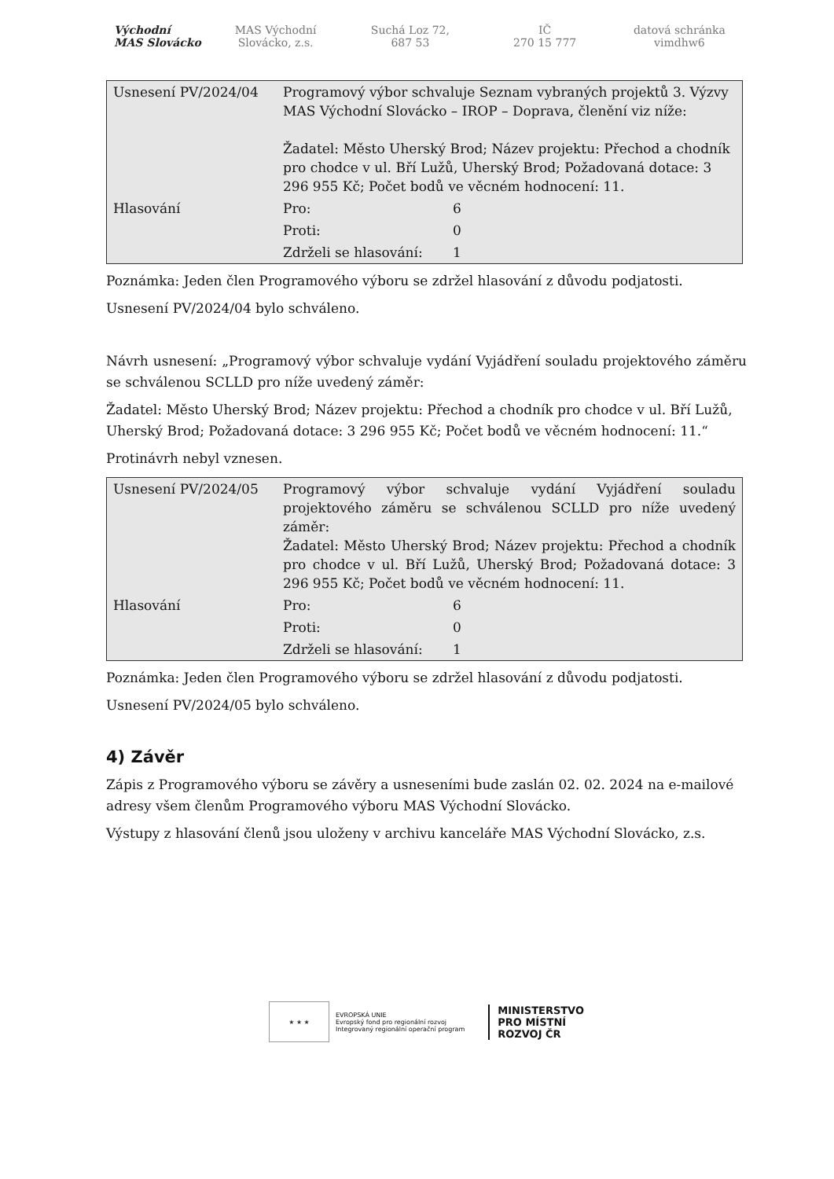Východní
MAS Slovácko
MAS Východní
Slovácko, z.s.
Suchá Loz 72,
687 53
IČ
270 15 777
datová schránka
vimdhw6
| Usnesení PV/2024/04 | Programový výbor schvaluje Seznam vybraných projektů 3. Výzvy MAS Východní Slovácko – IROP – Doprava, členění viz níže: Žadatel: Město Uherský Brod; Název projektu: Přechod a chodník pro chodce v ul. Bří Lužů, Uherský Brod; Požadovaná dotace: 3 296 955 Kč; Počet bodů ve věcném hodnocení: 11. | |
| Hlasování | Pro: | 6 |
| | Proti: | 0 |
| | Zdrželi se hlasování: | 1 |
Poznámka: Jeden člen Programového výboru se zdržel hlasování z důvodu podjatosti.
Usnesení PV/2024/04 bylo schváleno.
Návrh usnesení: „Programový výbor schvaluje vydání Vyjádření souladu projektového záměru se schválenou SCLLD pro níže uvedený záměr:
Žadatel: Město Uherský Brod; Název projektu: Přechod a chodník pro chodce v ul. Bří Lužů, Uherský Brod; Požadovaná dotace: 3 296 955 Kč; Počet bodů ve věcném hodnocení: 11.“
Protinávrh nebyl vznesen.
| Usnesení PV/2024/05 | Programový výbor schvaluje vydání Vyjádření souladu projektového záměru se schválenou SCLLD pro níže uvedený záměr: Žadatel: Město Uherský Brod; Název projektu: Přechod a chodník pro chodce v ul. Bří Lužů, Uherský Brod; Požadovaná dotace: 3 296 955 Kč; Počet bodů ve věcném hodnocení: 11. | |
| Hlasování | Pro: | 6 |
| | Proti: | 0 |
| | Zdrželi se hlasování: | 1 |
Poznámka: Jeden člen Programového výboru se zdržel hlasování z důvodu podjatosti.
Usnesení PV/2024/05 bylo schváleno.
4) Závěr
Zápis z Programového výboru se závěry a usneseními bude zaslán 02. 02. 2024 na e-mailové adresy všem členům Programového výboru MAS Východní Slovácko.
Výstupy z hlasování členů jsou uloženy v archivu kanceláře MAS Východní Slovácko, z.s.
★ ★ ★
EVROPSKÁ UNIE
Evropský fond pro regionální rozvoj
Integrovaný regionální operační program
MINISTERSTVO
PRO MÍSTNÍ
ROZVOJ ČR